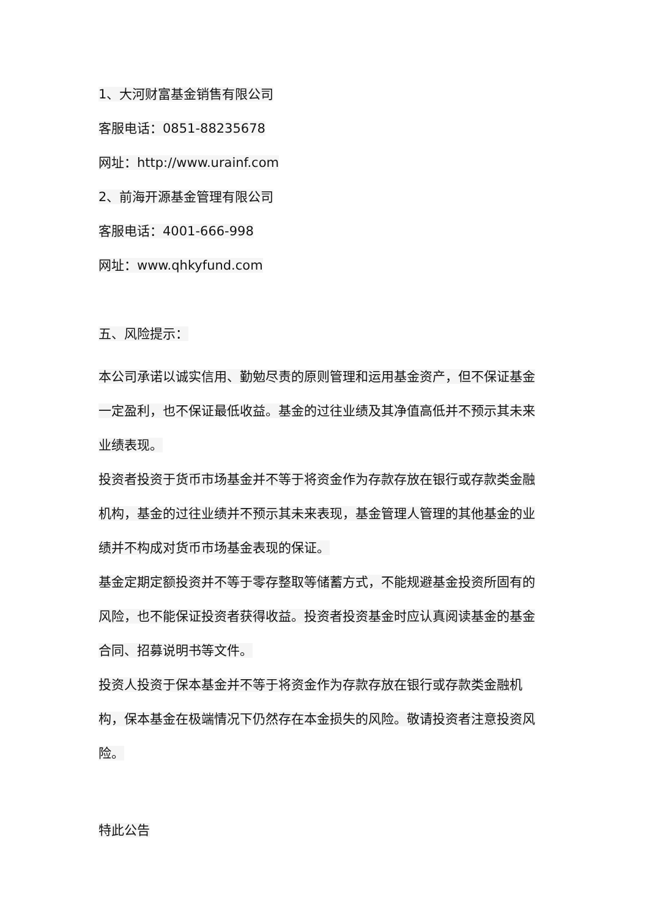1、大河财富基金销售有限公司
客服电话：0851-88235678
网址：http://www.urainf.com
2、前海开源基金管理有限公司
客服电话：4001-666-998
网址：www.qhkyfund.com
五、风险提示：
本公司承诺以诚实信用、勤勉尽责的原则管理和运用基金资产，但不保证基金一定盈利，也不保证最低收益。基金的过往业绩及其净值高低并不预示其未来业绩表现。
投资者投资于货币市场基金并不等于将资金作为存款存放在银行或存款类金融机构，基金的过往业绩并不预示其未来表现，基金管理人管理的其他基金的业绩并不构成对货币市场基金表现的保证。
基金定期定额投资并不等于零存整取等储蓄方式，不能规避基金投资所固有的风险，也不能保证投资者获得收益。投资者投资基金时应认真阅读基金的基金合同、招募说明书等文件。
投资人投资于保本基金并不等于将资金作为存款存放在银行或存款类金融机构，保本基金在极端情况下仍然存在本金损失的风险。敬请投资者注意投资风险。
特此公告